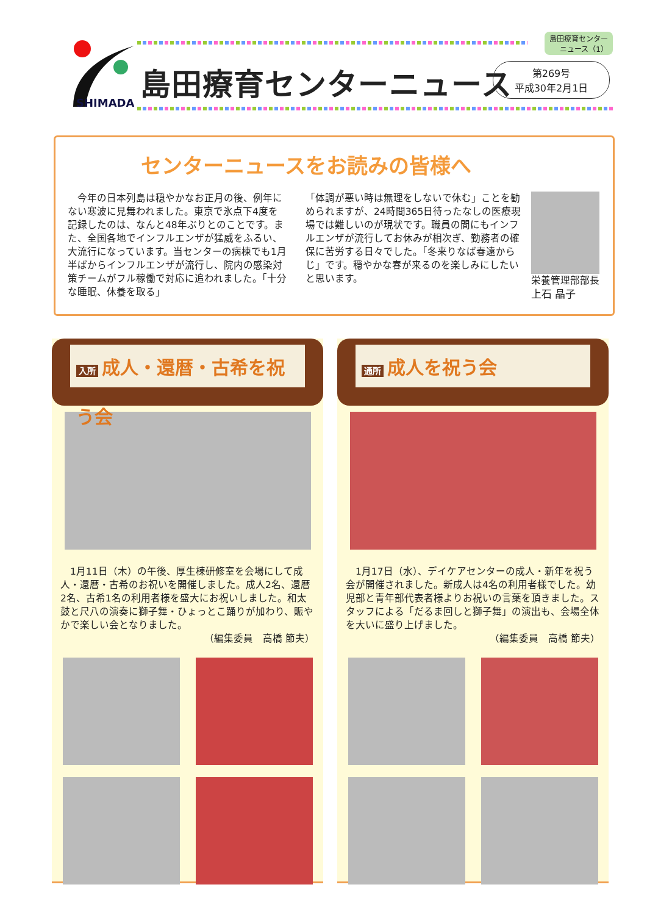SHIMADA
島田療育センター
ニュース（1）
島田療育センターニュース
第269号
平成30年2月1日
センターニュースをお読みの皆様へ
　今年の日本列島は穏やかなお正月の後、例年にない寒波に見舞われました。東京で氷点下4度を記録したのは、なんと48年ぶりとのことです。また、全国各地でインフルエンザが猛威をふるい、大流行になっています。当センターの病棟でも1月半ばからインフルエンザが流行し、院内の感染対策チームがフル稼働で対応に追われました。「十分な睡眠、休養を取る」
「体調が悪い時は無理をしないで休む」ことを勧められますが、24時間365日待ったなしの医療現場では難しいのが現状です。職員の間にもインフルエンザが流行してお休みが相次ぎ、勤務者の確保に苦労する日々でした。「冬来りなば春遠からじ」です。穏やかな春が来るのを楽しみにしたいと思います。
栄養管理部部長
上石 晶子
入所 成人・還暦・古希を祝う会
　1月11日（木）の午後、厚生棟研修室を会場にして成人・還暦・古希のお祝いを開催しました。成人2名、還暦2名、古希1名の利用者様を盛大にお祝いしました。和太鼓と尺八の演奏に獅子舞・ひょっとこ踊りが加わり、賑やかで楽しい会となりました。
（編集委員　高橋 節夫）
通所 成人を祝う会
　1月17日（水）、デイケアセンターの成人・新年を祝う会が開催されました。新成人は4名の利用者様でした。幼児部と青年部代表者様よりお祝いの言葉を頂きました。スタッフによる「だるま回しと獅子舞」の演出も、会場全体を大いに盛り上げました。
（編集委員　高橋 節夫）